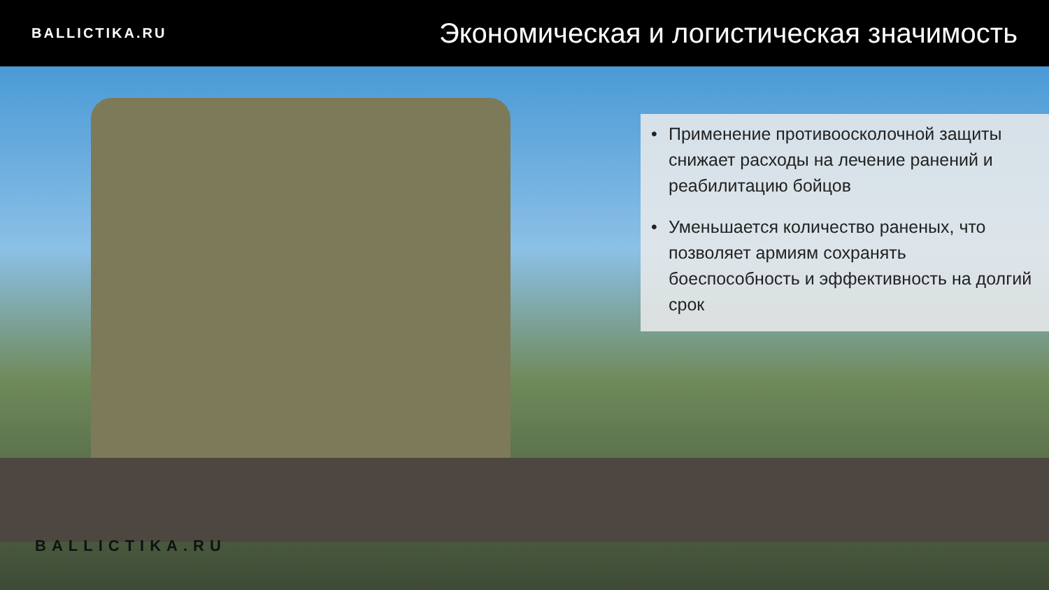BALLICTIKA.RU
Экономическая и логистическая значимость
• Применение противоосколочной защиты снижает расходы на лечение ранений и реабилитацию бойцов
• Уменьшается количество раненых, что позволяет армиям сохранять боеспособность и эффективность на долгий срок
BALLICTIKA.RU